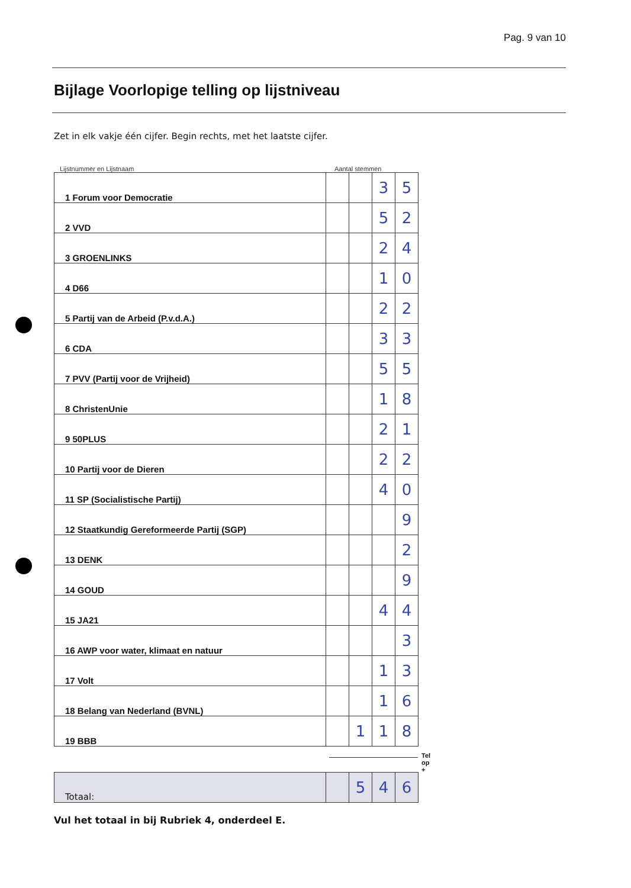Pag. 9 van 10
Bijlage Voorlopige telling op lijstniveau
Zet in elk vakje één cijfer. Begin rechts, met het laatste cijfer.
Lijstnummer en Lijstnaam Aantal stemmen
| 1 Forum voor Democratie | | | 3 | 5 |
| 2 VVD | | | 5 | 2 |
| 3 GROENLINKS | | | 2 | 4 |
| 4 D66 | | | 1 | 0 |
| 5 Partij van de Arbeid (P.v.d.A.) | | | 2 | 2 |
| 6 CDA | | | 3 | 3 |
| 7 PVV (Partij voor de Vrijheid) | | | 5 | 5 |
| 8 ChristenUnie | | | 1 | 8 |
| 9 50PLUS | | | 2 | 1 |
| 10 Partij voor de Dieren | | | 2 | 2 |
| 11 SP (Socialistische Partij) | | | 4 | 0 |
| 12 Staatkundig Gereformeerde Partij (SGP) | | | | 9 |
| 13 DENK | | | | 2 |
| 14 GOUD | | | | 9 |
| 15 JA21 | | | 4 | 4 |
| 16 AWP voor water, klimaat en natuur | | | | 3 |
| 17 Volt | | | 1 | 3 |
| 18 Belang van Nederland (BVNL) | | | 1 | 6 |
| 19 BBB | | 1 | 1 | 8 |
Tel op +
| Totaal: | | 5 | 4 | 6 |
Vul het totaal in bij Rubriek 4, onderdeel E.